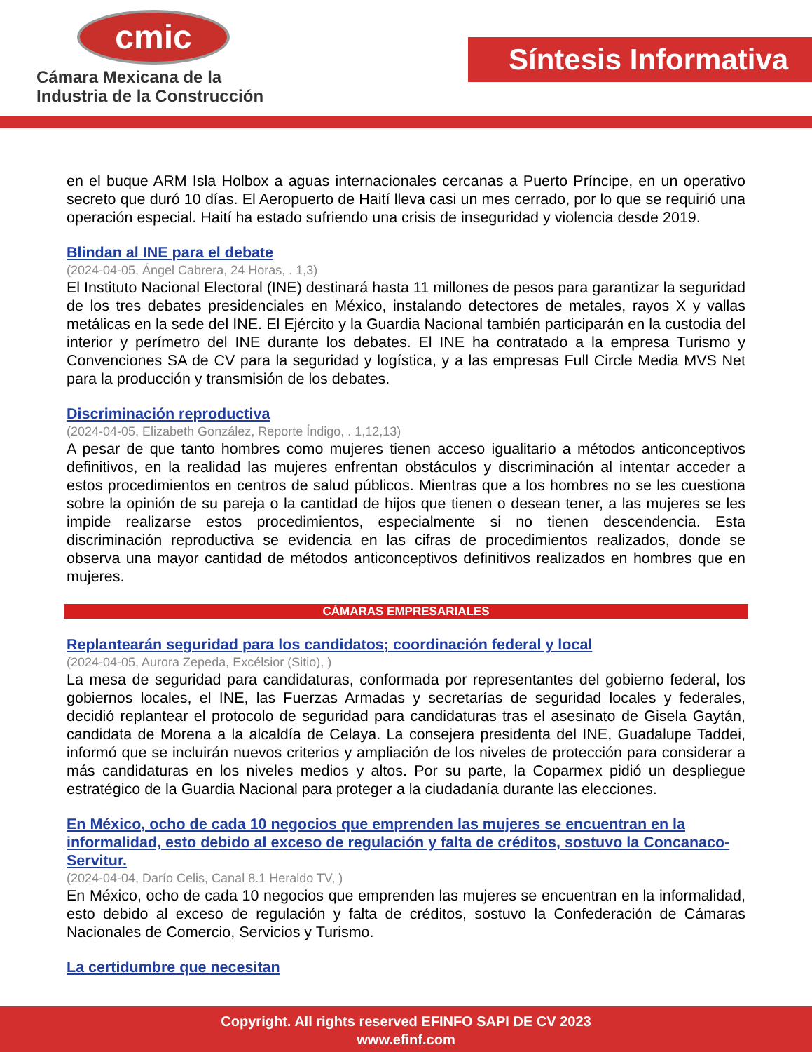cmic
Cámara Mexicana de la
Industria de la Construcción
Síntesis Informativa
en el buque ARM Isla Holbox a aguas internacionales cercanas a Puerto Príncipe, en un operativo secreto que duró 10 días. El Aeropuerto de Haití lleva casi un mes cerrado, por lo que se requirió una operación especial. Haití ha estado sufriendo una crisis de inseguridad y violencia desde 2019.
Blindan al INE para el debate
(2024-04-05, Ángel Cabrera, 24 Horas, . 1,3)
El Instituto Nacional Electoral (INE) destinará hasta 11 millones de pesos para garantizar la seguridad de los tres debates presidenciales en México, instalando detectores de metales, rayos X y vallas metálicas en la sede del INE. El Ejército y la Guardia Nacional también participarán en la custodia del interior y perímetro del INE durante los debates. El INE ha contratado a la empresa Turismo y Convenciones SA de CV para la seguridad y logística, y a las empresas Full Circle Media MVS Net para la producción y transmisión de los debates.
Discriminación reproductiva
(2024-04-05, Elizabeth González, Reporte Índigo, . 1,12,13)
A pesar de que tanto hombres como mujeres tienen acceso igualitario a métodos anticonceptivos definitivos, en la realidad las mujeres enfrentan obstáculos y discriminación al intentar acceder a estos procedimientos en centros de salud públicos. Mientras que a los hombres no se les cuestiona sobre la opinión de su pareja o la cantidad de hijos que tienen o desean tener, a las mujeres se les impide realizarse estos procedimientos, especialmente si no tienen descendencia. Esta discriminación reproductiva se evidencia en las cifras de procedimientos realizados, donde se observa una mayor cantidad de métodos anticonceptivos definitivos realizados en hombres que en mujeres.
CÁMARAS EMPRESARIALES
Replantearán seguridad para los candidatos; coordinación federal y local
(2024-04-05, Aurora Zepeda, Excélsior (Sitio), )
La mesa de seguridad para candidaturas, conformada por representantes del gobierno federal, los gobiernos locales, el INE, las Fuerzas Armadas y secretarías de seguridad locales y federales, decidió replantear el protocolo de seguridad para candidaturas tras el asesinato de Gisela Gaytán, candidata de Morena a la alcaldía de Celaya. La consejera presidenta del INE, Guadalupe Taddei, informó que se incluirán nuevos criterios y ampliación de los niveles de protección para considerar a más candidaturas en los niveles medios y altos. Por su parte, la Coparmex pidió un despliegue estratégico de la Guardia Nacional para proteger a la ciudadanía durante las elecciones.
En México, ocho de cada 10 negocios que emprenden las mujeres se encuentran en la informalidad, esto debido al exceso de regulación y falta de créditos, sostuvo la Concanaco-Servitur.
(2024-04-04, Darío Celis, Canal 8.1 Heraldo TV, )
En México, ocho de cada 10 negocios que emprenden las mujeres se encuentran en la informalidad, esto debido al exceso de regulación y falta de créditos, sostuvo la Confederación de Cámaras Nacionales de Comercio, Servicios y Turismo.
La certidumbre que necesitan
Copyright. All rights reserved EFINFO SAPI DE CV 2023
www.efinf.com